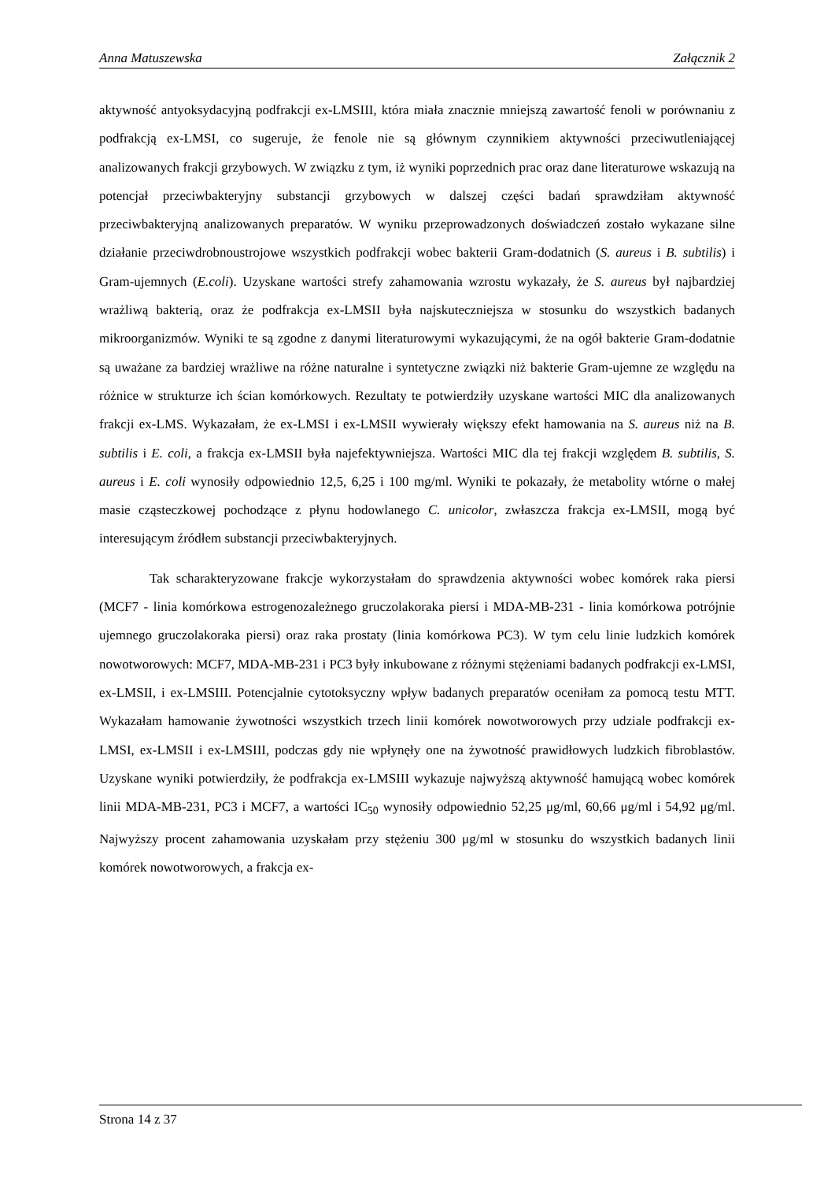Anna Matuszewska Załącznik 2
aktywność antyoksydacyjną podfrakcji ex-LMSIII, która miała znacznie mniejszą zawartość fenoli w porównaniu z podfrakcją ex-LMSI, co sugeruje, że fenole nie są głównym czynnikiem aktywności przeciwutleniającej analizowanych frakcji grzybowych. W związku z tym, iż wyniki poprzednich prac oraz dane literaturowe wskazują na potencjał przeciwbakteryjny substancji grzybowych w dalszej części badań sprawdziłam aktywność przeciwbakteryjną analizowanych preparatów. W wyniku przeprowadzonych doświadczeń zostało wykazane silne działanie przeciwdrobnoustrojowe wszystkich podfrakcji wobec bakterii Gram-dodatnich (S. aureus i B. subtilis) i Gram-ujemnych (E.coli). Uzyskane wartości strefy zahamowania wzrostu wykazały, że S. aureus był najbardziej wrażliwą bakterią, oraz że podfrakcja ex-LMSII była najskuteczniejsza w stosunku do wszystkich badanych mikroorganizmów. Wyniki te są zgodne z danymi literaturowymi wykazującymi, że na ogół bakterie Gram-dodatnie są uważane za bardziej wrażliwe na różne naturalne i syntetyczne związki niż bakterie Gram-ujemne ze względu na różnice w strukturze ich ścian komórkowych. Rezultaty te potwierdziły uzyskane wartości MIC dla analizowanych frakcji ex-LMS. Wykazałam, że ex-LMSI i ex-LMSII wywierały większy efekt hamowania na S. aureus niż na B. subtilis i E. coli, a frakcja ex-LMSII była najefektywniejsza. Wartości MIC dla tej frakcji względem B. subtilis, S. aureus i E. coli wynosiły odpowiednio 12,5, 6,25 i 100 mg/ml. Wyniki te pokazały, że metabolity wtórne o małej masie cząsteczkowej pochodzące z płynu hodowlanego C. unicolor, zwłaszcza frakcja ex-LMSII, mogą być interesującym źródłem substancji przeciwbakteryjnych.
Tak scharakteryzowane frakcje wykorzystałam do sprawdzenia aktywności wobec komórek raka piersi (MCF7 - linia komórkowa estrogenozależnego gruczolakoraka piersi i MDA-MB-231 - linia komórkowa potrójnie ujemnego gruczolakoraka piersi) oraz raka prostaty (linia komórkowa PC3). W tym celu linie ludzkich komórek nowotworowych: MCF7, MDA-MB-231 i PC3 były inkubowane z różnymi stężeniami badanych podfrakcji ex-LMSI, ex-LMSII, i ex-LMSIII. Potencjalnie cytotoksyczny wpływ badanych preparatów oceniłam za pomocą testu MTT. Wykazałam hamowanie żywotności wszystkich trzech linii komórek nowotworowych przy udziale podfrakcji ex-LMSI, ex-LMSII i ex-LMSIII, podczas gdy nie wpłynęły one na żywotność prawidłowych ludzkich fibroblastów. Uzyskane wyniki potwierdziły, że podfrakcja ex-LMSIII wykazuje najwyższą aktywność hamującą wobec komórek linii MDA-MB-231, PC3 i MCF7, a wartości IC<sub>50</sub> wynosiły odpowiednio 52,25 μg/ml, 60,66 μg/ml i 54,92 μg/ml. Najwyższy procent zahamowania uzyskałam przy stężeniu 300 μg/ml w stosunku do wszystkich badanych linii komórek nowotworowych, a frakcja ex-
Strona 14 z 37